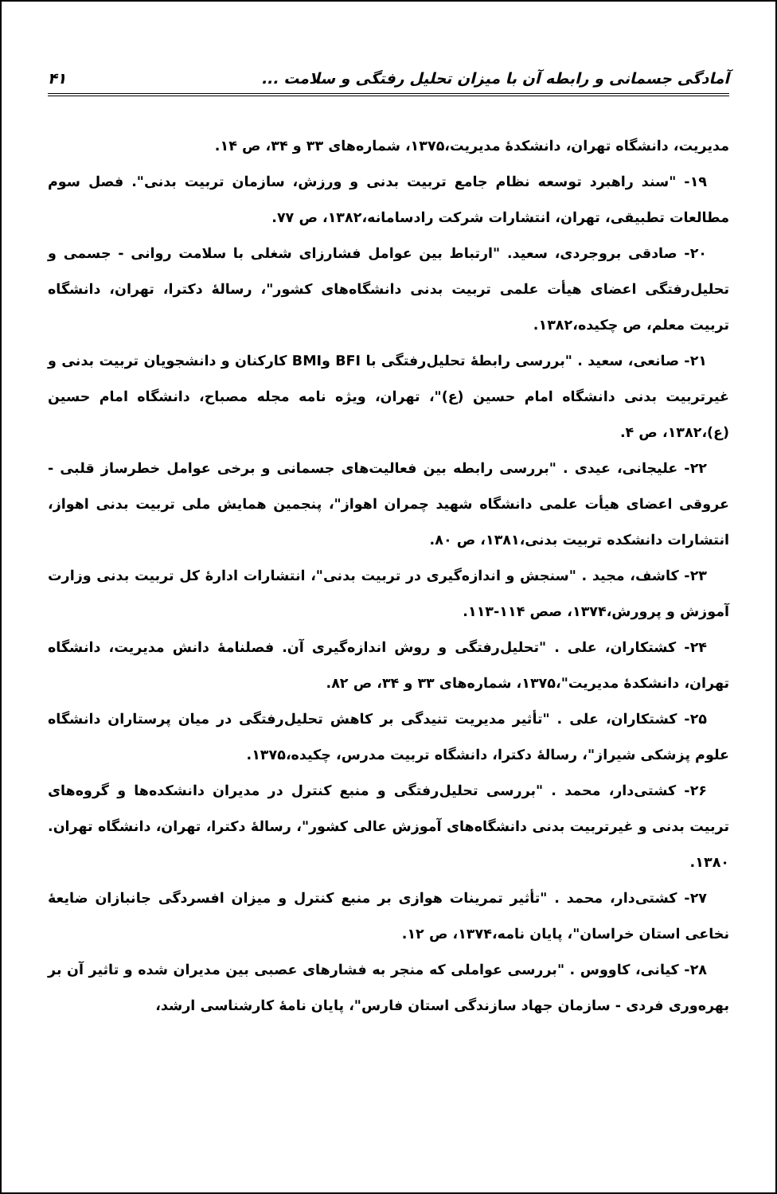آمادگی جسمانی و رابطه آن با میزان تحلیل رفتگی و سلامت ... ۴۱
مدیریت، دانشگاه تهران، دانشکدهٔ مدیریت،۱۳۷۵، شماره‌های ۳۳ و ۳۴، ص ۱۴.
۱۹- "سند راهبرد توسعه نظام جامع تربیت بدنی و ورزش، سازمان تربیت بدنی". فصل سوم مطالعات تطبیقی، تهران، انتشارات شرکت رادسامانه،۱۳۸۲، ص ۷۷.
۲۰- صادقی بروجردی، سعید. "ارتباط بین عوامل فشارزای شغلی با سلامت روانی - جسمی و تحلیل‌رفتگی اعضای هیأت علمی تربیت بدنی دانشگاه‌های کشور"، رسالهٔ دکترا، تهران، دانشگاه تربیت معلم، ص چکیده،۱۳۸۲.
۲۱- صانعی، سعید . "بررسی رابطهٔ تحلیل‌رفتگی با BFI وBMI کارکنان و دانشجویان تربیت بدنی و غیرتربیت بدنی دانشگاه امام حسین (ع)"، تهران، ویژه نامه مجله مصباح، دانشگاه امام حسین (ع)،۱۳۸۲، ص ۴.
۲۲- علیجانی، عیدی . "بررسی رابطه بین فعالیت‌های جسمانی و برخی عوامل خطرساز قلبی - عروقی اعضای هیأت علمی دانشگاه شهید چمران اهواز"، پنجمین همایش ملی تربیت بدنی اهواز، انتشارات دانشکده تربیت بدنی،۱۳۸۱، ص ۸۰.
۲۳- کاشف، مجید . "سنجش و اندازه‌گیری در تربیت بدنی"، انتشارات ادارهٔ کل تربیت بدنی وزارت آموزش و پرورش،۱۳۷۴، صص ۱۱۴-۱۱۳.
۲۴- کشتکاران، علی . "تحلیل‌رفتگی و روش اندازه‌گیری آن. فصلنامهٔ دانش مدیریت، دانشگاه تهران، دانشکدهٔ مدیریت"،۱۳۷۵، شماره‌های ۳۳ و ۳۴، ص ۸۲.
۲۵- کشتکاران، علی . "تأثیر مدیریت تنیدگی بر کاهش تحلیل‌رفتگی در میان پرستاران دانشگاه علوم پزشکی شیراز"، رسالهٔ دکترا، دانشگاه تربیت مدرس، چکیده،۱۳۷۵.
۲۶- کشتی‌دار، محمد . "بررسی تحلیل‌رفتگی و منبع کنترل در مدیران دانشکده‌ها و گروه‌های تربیت بدنی و غیرتربیت بدنی دانشگاه‌های آموزش عالی کشور"، رسالهٔ دکترا، تهران، دانشگاه تهران. ۱۳۸۰.
۲۷- کشتی‌دار، محمد . "تأثیر تمرینات هوازی بر منبع کنترل و میزان افسردگی جانبازان ضایعهٔ نخاعی استان خراسان"، پایان نامه،۱۳۷۴، ص ۱۲.
۲۸- کیانی، کاووس . "بررسی عواملی که منجر به فشارهای عصبی بین مدیران شده و تاثیر آن بر بهره‌وری فردی - سازمان جهاد سازندگی استان فارس"، پایان نامهٔ کارشناسی ارشد،